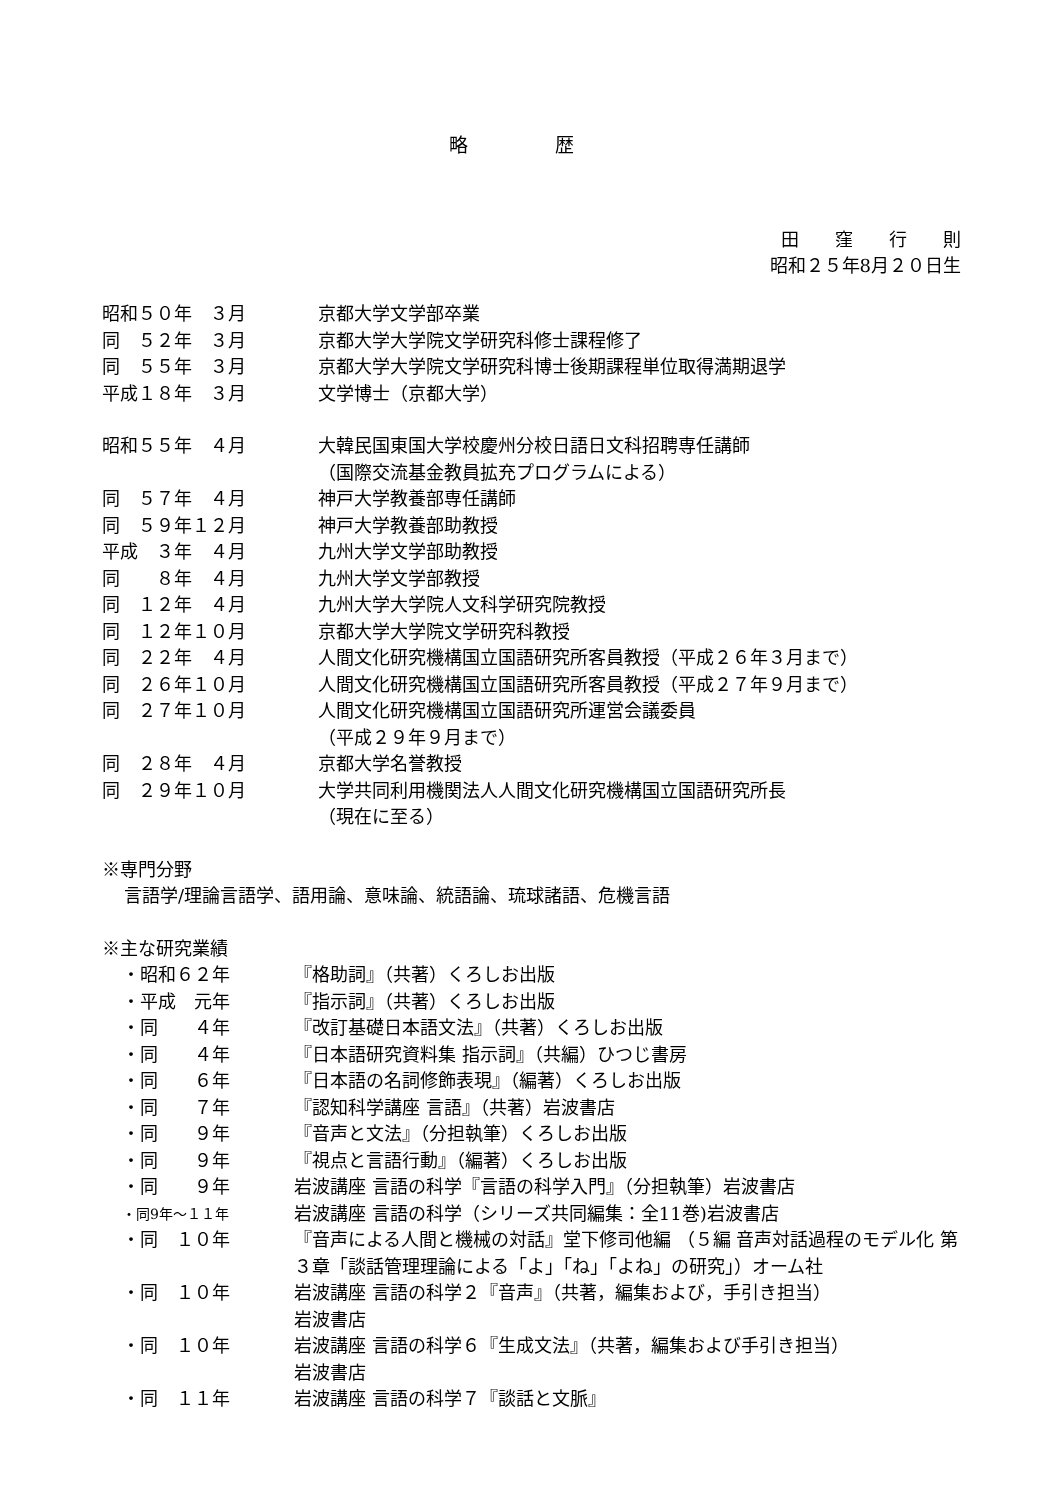略 歴
田　　窪　　行　　則
昭和２５年8月２０日生
昭和５０年　３月 京都大学文学部卒業
同　５２年　３月 京都大学大学院文学研究科修士課程修了
同　５５年　３月 京都大学大学院文学研究科博士後期課程単位取得満期退学
平成１８年　３月 文学博士（京都大学）
昭和５５年　４月 大韓民国東国大学校慶州分校日語日文科招聘専任講師
（国際交流基金教員拡充プログラムによる）
同　５７年　４月 神戸大学教養部専任講師
同　５９年１２月 神戸大学教養部助教授
平成　３年　４月 九州大学文学部助教授
同　　８年　４月 九州大学文学部教授
同　１２年　４月 九州大学大学院人文科学研究院教授
同　１２年１０月 京都大学大学院文学研究科教授
同　２２年　４月 人間文化研究機構国立国語研究所客員教授（平成２６年３月まで）
同　２６年１０月 人間文化研究機構国立国語研究所客員教授（平成２７年９月まで）
同　２７年１０月 人間文化研究機構国立国語研究所運営会議委員
（平成２９年９月まで）
同　２８年　４月 京都大学名誉教授
同　２９年１０月 大学共同利用機関法人人間文化研究機構国立国語研究所長
（現在に至る）
※専門分野
言語学/理論言語学、語用論、意味論、統語論、琉球諸語、危機言語
※主な研究業績
・昭和６２年 『格助詞』（共著）くろしお出版
・平成　元年 『指示詞』（共著）くろしお出版
・同　　４年 『改訂基礎日本語文法』（共著）くろしお出版
・同　　４年 『日本語研究資料集 指示詞』（共編）ひつじ書房
・同　　６年 『日本語の名詞修飾表現』（編著）くろしお出版
・同　　７年 『認知科学講座 言語』（共著）岩波書店
・同　　９年 『音声と文法』（分担執筆）くろしお出版
・同　　９年 『視点と言語行動』（編著）くろしお出版
・同　　９年 岩波講座 言語の科学『言語の科学入門』（分担執筆）岩波書店
・同9年～１１年
岩波講座 言語の科学（シリーズ共同編集：全11巻)岩波書店
・同　１０年 『音声による人間と機械の対話』堂下修司他編 （５編 音声対話過程のモデル化 第３章「談話管理理論による「よ」「ね」「よね」の研究」）オーム社
・同　１０年 岩波講座 言語の科学２『音声』（共著，編集および，手引き担当）
岩波書店
・同　１０年 岩波講座 言語の科学６『生成文法』（共著，編集および手引き担当）
岩波書店
・同　１１年 岩波講座 言語の科学７『談話と文脈』